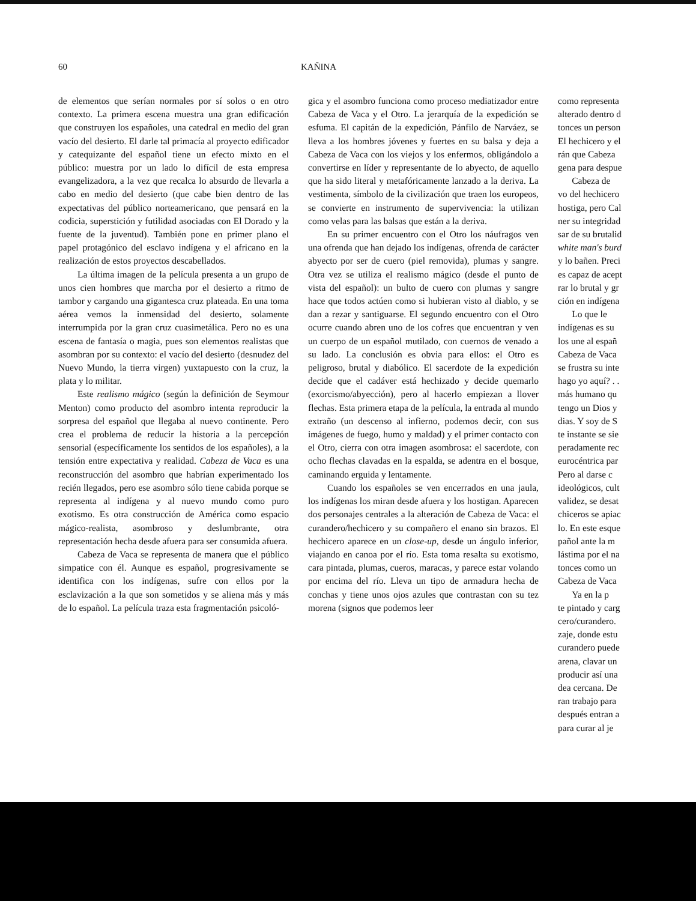60 KAÑINA
de elementos que serían normales por sí solos o en otro contexto. La primera escena muestra una gran edificación que construyen los españoles, una catedral en medio del gran vacío del desierto. El darle tal primacía al proyecto edificador y catequizante del español tiene un efecto mixto en el público: muestra por un lado lo difícil de esta empresa evangelizadora, a la vez que recalca lo absurdo de llevarla a cabo en medio del desierto (que cabe bien dentro de las expectativas del público norteamericano, que pensará en la codicia, superstición y futilidad asociadas con El Dorado y la fuente de la juventud). También pone en primer plano el papel protagónico del esclavo indígena y el africano en la realización de estos proyectos descabellados.
La última imagen de la película presenta a un grupo de unos cien hombres que marcha por el desierto a ritmo de tambor y cargando una gigantesca cruz plateada. En una toma aérea vemos la inmensidad del desierto, solamente interrumpida por la gran cruz cuasimetálica. Pero no es una escena de fantasía o magia, pues son elementos realistas que asombran por su contexto: el vacío del desierto (desnudez del Nuevo Mundo, la tierra virgen) yuxtapuesto con la cruz, la plata y lo militar.
Este realismo mágico (según la definición de Seymour Menton) como producto del asombro intenta reproducir la sorpresa del español que llegaba al nuevo continente. Pero crea el problema de reducir la historia a la percepción sensorial (específicamente los sentidos de los españoles), a la tensión entre expectativa y realidad. Cabeza de Vaca es una reconstrucción del asombro que habrían experimentado los recién llegados, pero ese asombro sólo tiene cabida porque se representa al indígena y al nuevo mundo como puro exotismo. Es otra construcción de América como espacio mágico-realista, asombroso y deslumbrante, otra representación hecha desde afuera para ser consumida afuera.
Cabeza de Vaca se representa de manera que el público simpatice con él. Aunque es español, progresivamente se identifica con los indígenas, sufre con ellos por la esclavización a la que son sometidos y se aliena más y más de lo español. La película traza esta fragmentación psicoló-
gica y el asombro funciona como proceso mediatizador entre Cabeza de Vaca y el Otro. La jerarquía de la expedición se esfuma. El capitán de la expedición, Pánfilo de Narváez, se lleva a los hombres jóvenes y fuertes en su balsa y deja a Cabeza de Vaca con los viejos y los enfermos, obligándolo a convertirse en líder y representante de lo abyecto, de aquello que ha sido literal y metafóricamente lanzado a la deriva. La vestimenta, símbolo de la civilización que traen los europeos, se convierte en instrumento de supervivencia: la utilizan como velas para las balsas que están a la deriva.
En su primer encuentro con el Otro los náufragos ven una ofrenda que han dejado los indígenas, ofrenda de carácter abyecto por ser de cuero (piel removida), plumas y sangre. Otra vez se utiliza el realismo mágico (desde el punto de vista del español): un bulto de cuero con plumas y sangre hace que todos actúen como si hubieran visto al diablo, y se dan a rezar y santiguarse. El segundo encuentro con el Otro ocurre cuando abren uno de los cofres que encuentran y ven un cuerpo de un español mutilado, con cuernos de venado a su lado. La conclusión es obvia para ellos: el Otro es peligroso, brutal y diabólico. El sacerdote de la expedición decide que el cadáver está hechizado y decide quemarlo (exorcismo/abyección), pero al hacerlo empiezan a llover flechas. Esta primera etapa de la película, la entrada al mundo extraño (un descenso al infierno, podemos decir, con sus imágenes de fuego, humo y maldad) y el primer contacto con el Otro, cierra con otra imagen asombrosa: el sacerdote, con ocho flechas clavadas en la espalda, se adentra en el bosque, caminando erguida y lentamente.
Cuando los españoles se ven encerrados en una jaula, los indígenas los miran desde afuera y los hostigan. Aparecen dos personajes centrales a la alteración de Cabeza de Vaca: el curandero/hechicero y su compañero el enano sin brazos. El hechicero aparece en un close-up, desde un ángulo inferior, viajando en canoa por el río. Esta toma resalta su exotismo, cara pintada, plumas, cueros, maracas, y parece estar volando por encima del río. Lleva un tipo de armadura hecha de conchas y tiene unos ojos azules que contrastan con su tez morena (signos que podemos leer
como representa
alterado dentro d
tonces un person
El hechicero y el
rán que Cabeza
gena para despue
Cabeza de
vo del hechicero
hostiga, pero Cal
ner su integridad
sar de su brutalid
white man's burd
y lo bañen. Preci
es capaz de acept
rar lo brutal y gr
ción en indígena
Lo que le
indígenas es su
los une al españ
Cabeza de Vaca
se frustra su inte
hago yo aquí? . .
más humano qu
tengo un Dios y
dias. Y soy de S
te instante se sie
peradamente rec
eurocéntrica par
Pero al darse c
ideológicos, cult
validez, se desat
chiceros se apiac
lo. En este esque
pañol ante la m
lástima por el na
tonces como un
Cabeza de Vaca
Ya en la p
te pintado y carg
cero/curandero.
zaje, donde estu
curandero puede
arena, clavar un
producir así una
dea cercana. De
ran trabajo para
después entran a
para curar al je